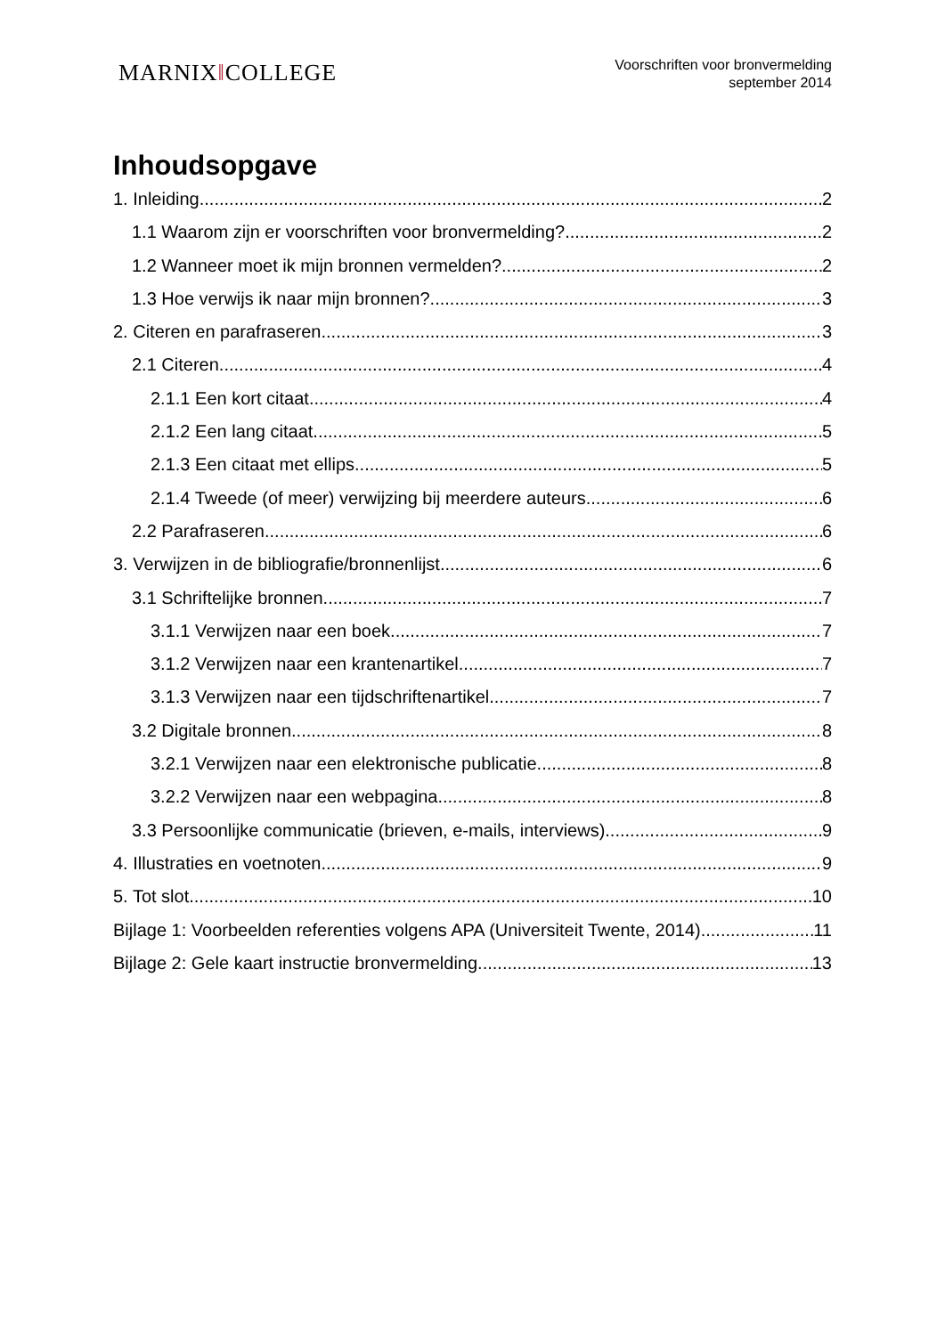MARNIX‖COLLEGE
Voorschriften voor bronvermelding
september 2014
Inhoudsopgave
1. Inleiding 2
1.1 Waarom zijn er voorschriften voor bronvermelding? 2
1.2 Wanneer moet ik mijn bronnen vermelden? 2
1.3 Hoe verwijs ik naar mijn bronnen? 3
2. Citeren en parafraseren 3
2.1 Citeren 4
2.1.1 Een kort citaat 4
2.1.2 Een lang citaat 5
2.1.3 Een citaat met ellips 5
2.1.4 Tweede (of meer) verwijzing bij meerdere auteurs 6
2.2 Parafraseren 6
3. Verwijzen in de bibliografie/bronnenlijst 6
3.1 Schriftelijke bronnen 7
3.1.1 Verwijzen naar een boek 7
3.1.2 Verwijzen naar een krantenartikel 7
3.1.3 Verwijzen naar een tijdschriftenartikel 7
3.2 Digitale bronnen 8
3.2.1 Verwijzen naar een elektronische publicatie 8
3.2.2 Verwijzen naar een webpagina 8
3.3 Persoonlijke communicatie (brieven, e-mails, interviews) 9
4. Illustraties en voetnoten 9
5. Tot slot 10
Bijlage 1: Voorbeelden referenties volgens APA (Universiteit Twente, 2014) 11
Bijlage 2: Gele kaart instructie bronvermelding 13